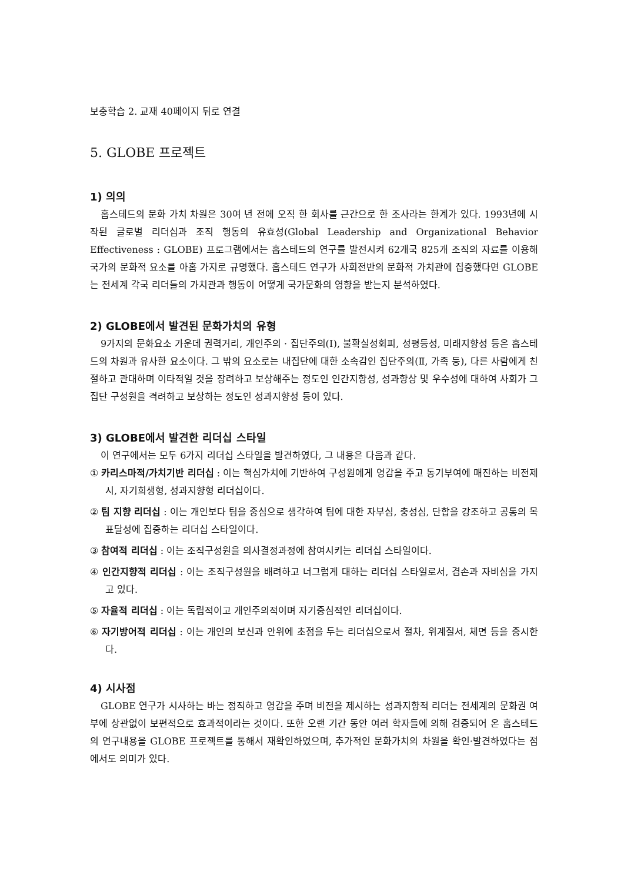보충학습 2. 교재 40페이지 뒤로 연결
5. GLOBE 프로젝트
1) 의의
홉스테드의 문화 가치 차원은 30여 년 전에 오직 한 회사를 근간으로 한 조사라는 한계가 있다. 1993년에 시작된 글로벌 리더십과 조직 행동의 유효성(Global Leadership and Organizational Behavior Effectiveness : GLOBE) 프로그램에서는 홉스테드의 연구를 발전시켜 62개국 825개 조직의 자료를 이용해 국가의 문화적 요소를 아홉 가지로 규명했다. 홉스테드 연구가 사회전반의 문화적 가치관에 집중했다면 GLOBE는 전세계 각국 리더들의 가치관과 행동이 어떻게 국가문화의 영향을 받는지 분석하였다.
2) GLOBE에서 발견된 문화가치의 유형
9가지의 문화요소 가운데 권력거리, 개인주의 · 집단주의(Ⅰ), 불확실성회피, 성평등성, 미래지향성 등은 홉스테드의 차원과 유사한 요소이다. 그 밖의 요소로는 내집단에 대한 소속감인 집단주의(Ⅱ, 가족 등), 다른 사람에게 친절하고 관대하며 이타적일 것을 장려하고 보상해주는 정도인 인간지향성, 성과향상 및 우수성에 대하여 사회가 그 집단 구성원을 격려하고 보상하는 정도인 성과지향성 등이 있다.
3) GLOBE에서 발견한 리더십 스타일
이 연구에서는 모두 6가지 리더십 스타일을 발견하였다, 그 내용은 다음과 같다.
① 카리스마적/가치기반 리더십 : 이는 핵심가치에 기반하여 구성원에게 영감을 주고 동기부여에 매진하는 비전제시, 자기희생형, 성과지향형 리더십이다.
② 팀 지향 리더십 : 이는 개인보다 팀을 중심으로 생각하여 팀에 대한 자부심, 충성심, 단합을 강조하고 공통의 목표달성에 집중하는 리더십 스타일이다.
③ 참여적 리더십 : 이는 조직구성원을 의사결정과정에 참여시키는 리더십 스타일이다.
④ 인간지향적 리더십 : 이는 조직구성원을 배려하고 너그럽게 대하는 리더십 스타일로서, 겸손과 자비심을 가지고 있다.
⑤ 자율적 리더십 : 이는 독립적이고 개인주의적이며 자기중심적인 리더십이다.
⑥ 자기방어적 리더십 : 이는 개인의 보신과 안위에 초점을 두는 리더십으로서 절차, 위계질서, 체면 등을 중시한다.
4) 시사점
GLOBE 연구가 시사하는 바는 정직하고 영감을 주며 비전을 제시하는 성과지향적 리더는 전세계의 문화권 여부에 상관없이 보편적으로 효과적이라는 것이다. 또한 오랜 기간 동안 여러 학자들에 의해 검증되어 온 홉스테드의 연구내용을 GLOBE 프로젝트를 통해서 재확인하였으며, 추가적인 문화가치의 차원을 확인·발견하였다는 점에서도 의미가 있다.